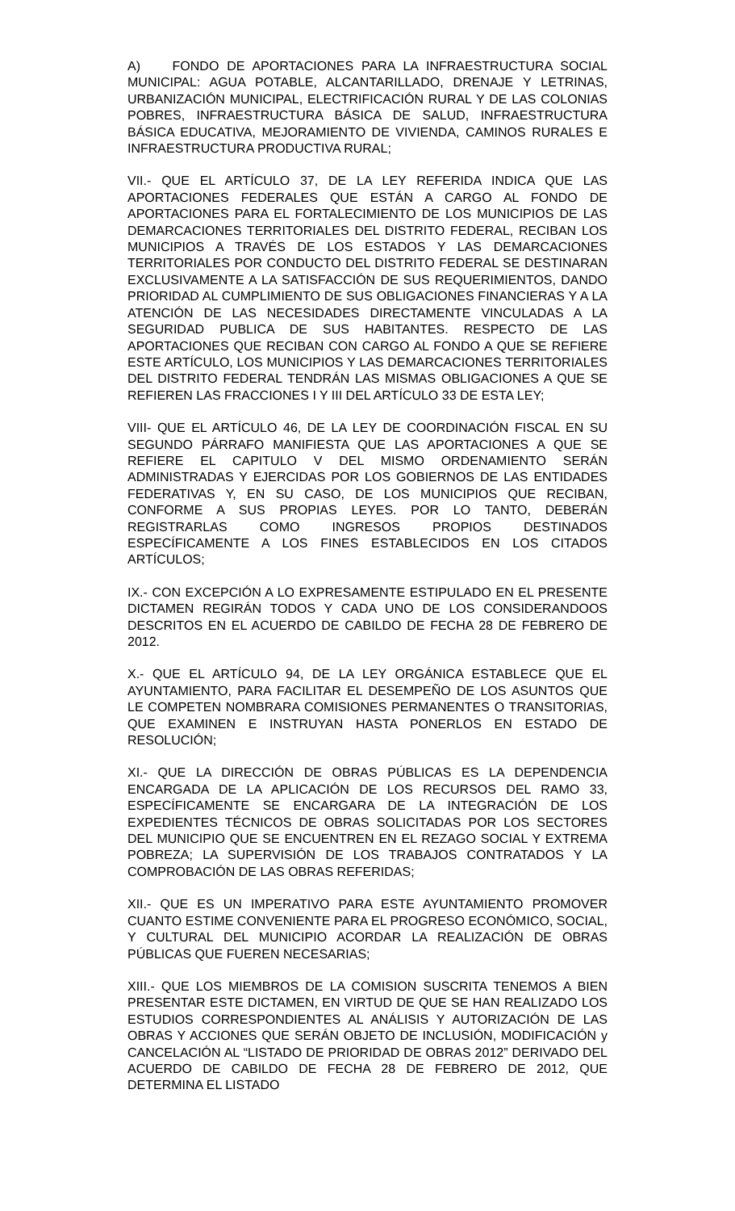A) FONDO DE APORTACIONES PARA LA INFRAESTRUCTURA SOCIAL MUNICIPAL: AGUA POTABLE, ALCANTARILLADO, DRENAJE Y LETRINAS, URBANIZACIÓN MUNICIPAL, ELECTRIFICACIÓN RURAL Y DE LAS COLONIAS POBRES, INFRAESTRUCTURA BÁSICA DE SALUD, INFRAESTRUCTURA BÁSICA EDUCATIVA, MEJORAMIENTO DE VIVIENDA, CAMINOS RURALES E INFRAESTRUCTURA PRODUCTIVA RURAL;
VII.- QUE EL ARTÍCULO 37, DE LA LEY REFERIDA INDICA QUE LAS APORTACIONES FEDERALES QUE ESTÁN A CARGO AL FONDO DE APORTACIONES PARA EL FORTALECIMIENTO DE LOS MUNICIPIOS DE LAS DEMARCACIONES TERRITORIALES DEL DISTRITO FEDERAL, RECIBAN LOS MUNICIPIOS A TRAVÉS DE LOS ESTADOS Y LAS DEMARCACIONES TERRITORIALES POR CONDUCTO DEL DISTRITO FEDERAL SE DESTINARAN EXCLUSIVAMENTE A LA SATISFACCIÓN DE SUS REQUERIMIENTOS, DANDO PRIORIDAD AL CUMPLIMIENTO DE SUS OBLIGACIONES FINANCIERAS Y A LA ATENCIÓN DE LAS NECESIDADES DIRECTAMENTE VINCULADAS A LA SEGURIDAD PUBLICA DE SUS HABITANTES. RESPECTO DE LAS APORTACIONES QUE RECIBAN CON CARGO AL FONDO A QUE SE REFIERE ESTE ARTÍCULO, LOS MUNICIPIOS Y LAS DEMARCACIONES TERRITORIALES DEL DISTRITO FEDERAL TENDRÁN LAS MISMAS OBLIGACIONES A QUE SE REFIEREN LAS FRACCIONES I Y III DEL ARTÍCULO 33 DE ESTA LEY;
VIII- QUE EL ARTÍCULO 46, DE LA LEY DE COORDINACIÓN FISCAL EN SU SEGUNDO PÁRRAFO MANIFIESTA QUE LAS APORTACIONES A QUE SE REFIERE EL CAPITULO V DEL MISMO ORDENAMIENTO SERÁN ADMINISTRADAS Y EJERCIDAS POR LOS GOBIERNOS DE LAS ENTIDADES FEDERATIVAS Y, EN SU CASO, DE LOS MUNICIPIOS QUE RECIBAN, CONFORME A SUS PROPIAS LEYES. POR LO TANTO, DEBERÁN REGISTRARLAS COMO INGRESOS PROPIOS DESTINADOS ESPECÍFICAMENTE A LOS FINES ESTABLECIDOS EN LOS CITADOS ARTÍCULOS;
IX.- CON EXCEPCIÓN A LO EXPRESAMENTE ESTIPULADO EN EL PRESENTE DICTAMEN REGIRÁN TODOS Y CADA UNO DE LOS CONSIDERANDOOS DESCRITOS EN EL ACUERDO DE CABILDO DE FECHA 28 DE FEBRERO DE 2012.
X.- QUE EL ARTÍCULO 94, DE LA LEY ORGÁNICA ESTABLECE QUE EL AYUNTAMIENTO, PARA FACILITAR EL DESEMPEÑO DE LOS ASUNTOS QUE LE COMPETEN NOMBRARA COMISIONES PERMANENTES O TRANSITORIAS, QUE EXAMINEN E INSTRUYAN HASTA PONERLOS EN ESTADO DE RESOLUCIÓN;
XI.- QUE LA DIRECCIÓN DE OBRAS PÚBLICAS ES LA DEPENDENCIA ENCARGADA DE LA APLICACIÓN DE LOS RECURSOS DEL RAMO 33, ESPECÍFICAMENTE SE ENCARGARA DE LA INTEGRACIÓN DE LOS EXPEDIENTES TÉCNICOS DE OBRAS SOLICITADAS POR LOS SECTORES DEL MUNICIPIO QUE SE ENCUENTREN EN EL REZAGO SOCIAL Y EXTREMA POBREZA; LA SUPERVISIÓN DE LOS TRABAJOS CONTRATADOS Y LA COMPROBACIÓN DE LAS OBRAS REFERIDAS;
XII.- QUE ES UN IMPERATIVO PARA ESTE AYUNTAMIENTO PROMOVER CUANTO ESTIME CONVENIENTE PARA EL PROGRESO ECONÓMICO, SOCIAL, Y CULTURAL DEL MUNICIPIO ACORDAR LA REALIZACIÓN DE OBRAS PÚBLICAS QUE FUEREN NECESARIAS;
XIII.- QUE LOS MIEMBROS DE LA COMISION SUSCRITA TENEMOS A BIEN PRESENTAR ESTE DICTAMEN, EN VIRTUD DE QUE SE HAN REALIZADO LOS ESTUDIOS CORRESPONDIENTES AL ANÁLISIS Y AUTORIZACIÓN DE LAS OBRAS Y ACCIONES QUE SERÁN OBJETO DE INCLUSIÓN, MODIFICACIÓN y CANCELACIÓN AL “LISTADO DE PRIORIDAD DE OBRAS 2012” DERIVADO DEL ACUERDO DE CABILDO DE FECHA 28 DE FEBRERO DE 2012, QUE DETERMINA EL LISTADO